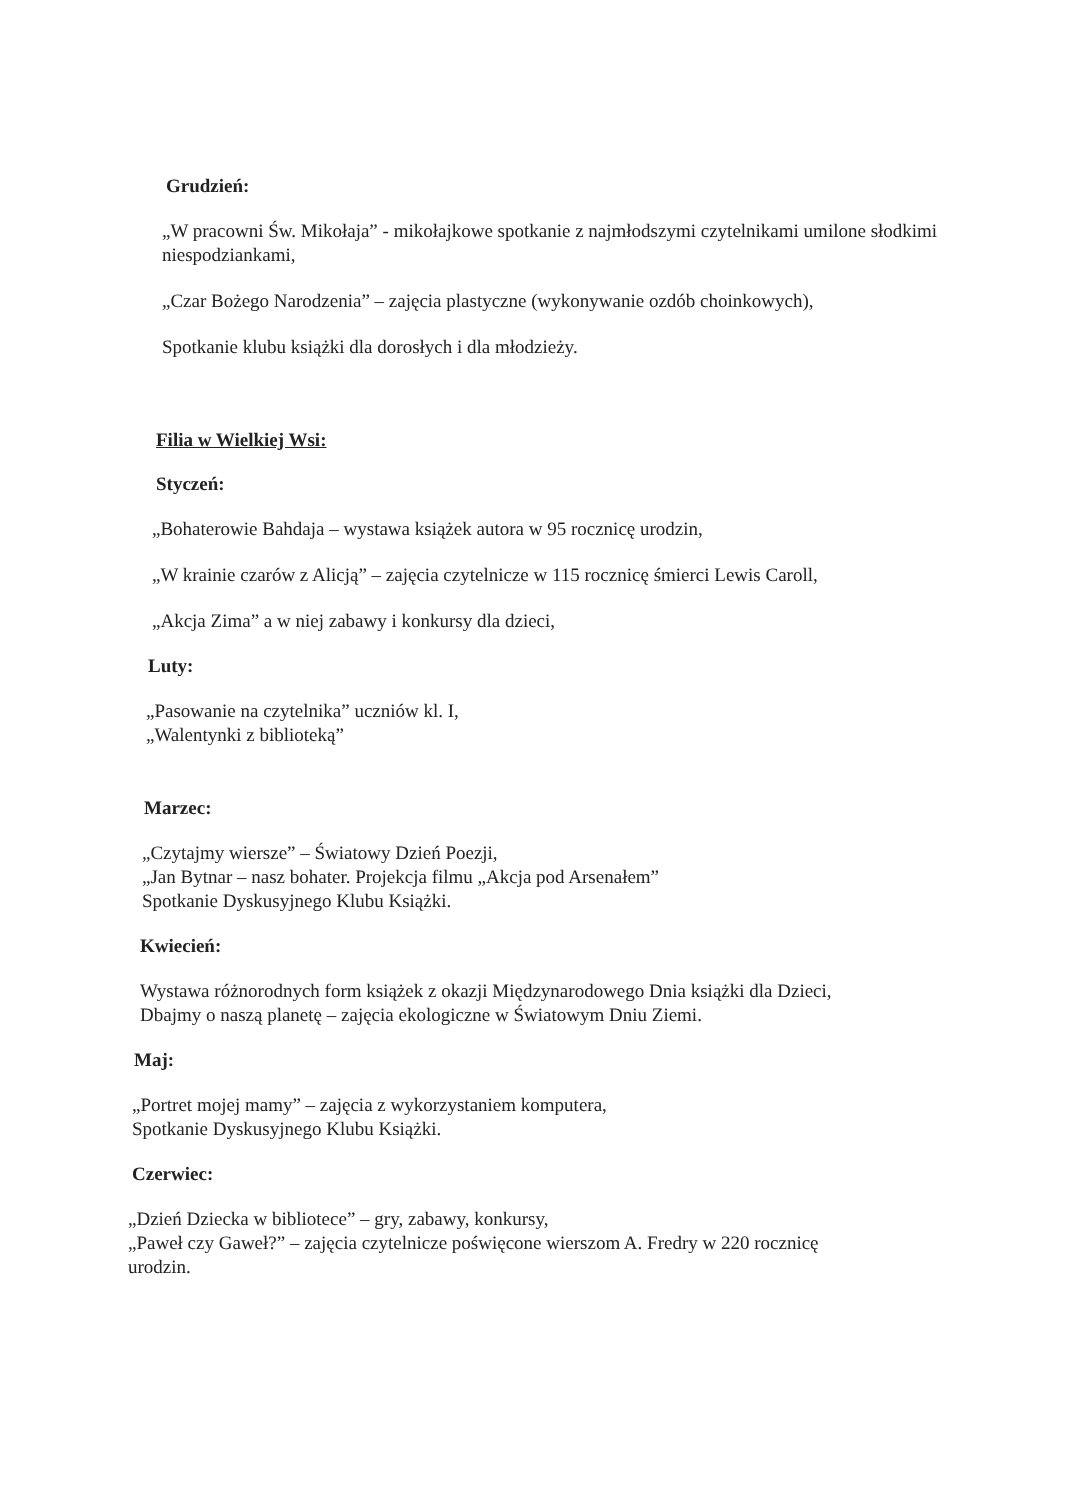Grudzień:
„W pracowni Św. Mikołaja” - mikołajkowe spotkanie z najmłodszymi czytelnikami umilone słodkimi niespodziankami,
„Czar Bożego Narodzenia” – zajęcia plastyczne (wykonywanie ozdób choinkowych),
Spotkanie klubu książki dla dorosłych i dla młodzieży.
Filia w Wielkiej Wsi:
Styczeń:
„Bohaterowie Bahdaja – wystawa książek autora w 95 rocznicę urodzin,
„W krainie czarów z Alicją” – zajęcia czytelnicze w 115 rocznicę śmierci Lewis Caroll,
„Akcja Zima” a w niej zabawy i konkursy dla dzieci,
Luty:
„Pasowanie na czytelnika” uczniów kl. I,
„Walentynki z biblioteką”
Marzec:
„Czytajmy wiersze” – Światowy Dzień Poezji,
„Jan Bytnar – nasz bohater. Projekcja filmu „Akcja pod Arsenałem”
Spotkanie Dyskusyjnego Klubu Książki.
Kwiecień:
Wystawa różnorodnych form książek z okazji Międzynarodowego Dnia książki dla Dzieci,
Dbajmy o naszą planetę – zajęcia ekologiczne w Światowym Dniu Ziemi.
Maj:
„Portret mojej mamy” – zajęcia z wykorzystaniem komputera,
Spotkanie Dyskusyjnego Klubu Książki.
Czerwiec:
„Dzień Dziecka w bibliotece” – gry, zabawy, konkursy,
„Paweł czy Gaweł?” – zajęcia czytelnicze poświęcone wierszom A. Fredry w 220 rocznicę urodzin.